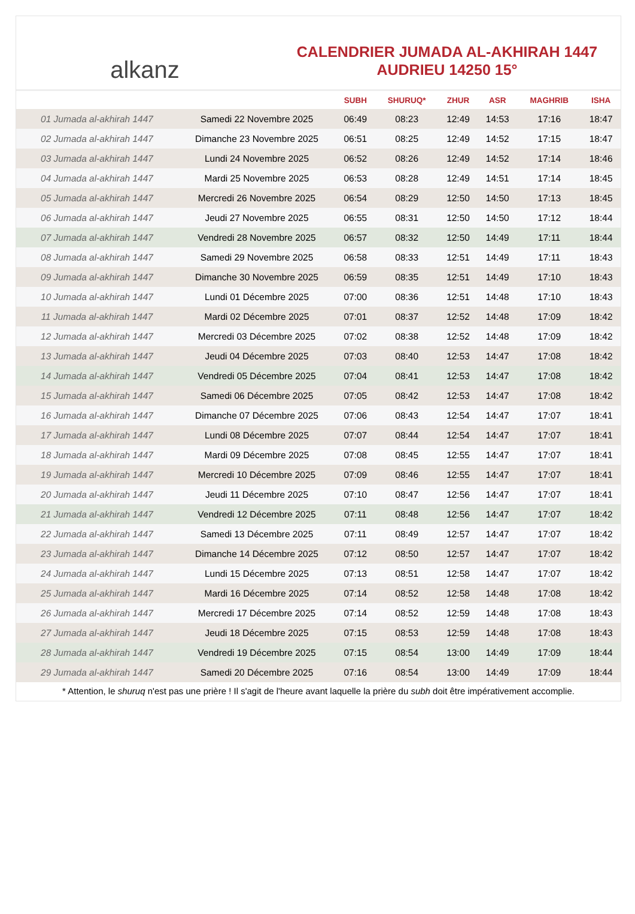alkanz
CALENDRIER JUMADA AL-AKHIRAH 1447
AUDRIEU 14250 15°
| | | SUBH | SHURUQ* | ZHUR | ASR | MAGHRIB | ISHA |
| --- | --- | --- | --- | --- | --- | --- | --- |
| 01 Jumada al-akhirah 1447 | Samedi 22 Novembre 2025 | 06:49 | 08:23 | 12:49 | 14:53 | 17:16 | 18:47 |
| 02 Jumada al-akhirah 1447 | Dimanche 23 Novembre 2025 | 06:51 | 08:25 | 12:49 | 14:52 | 17:15 | 18:47 |
| 03 Jumada al-akhirah 1447 | Lundi 24 Novembre 2025 | 06:52 | 08:26 | 12:49 | 14:52 | 17:14 | 18:46 |
| 04 Jumada al-akhirah 1447 | Mardi 25 Novembre 2025 | 06:53 | 08:28 | 12:49 | 14:51 | 17:14 | 18:45 |
| 05 Jumada al-akhirah 1447 | Mercredi 26 Novembre 2025 | 06:54 | 08:29 | 12:50 | 14:50 | 17:13 | 18:45 |
| 06 Jumada al-akhirah 1447 | Jeudi 27 Novembre 2025 | 06:55 | 08:31 | 12:50 | 14:50 | 17:12 | 18:44 |
| 07 Jumada al-akhirah 1447 | Vendredi 28 Novembre 2025 | 06:57 | 08:32 | 12:50 | 14:49 | 17:11 | 18:44 |
| 08 Jumada al-akhirah 1447 | Samedi 29 Novembre 2025 | 06:58 | 08:33 | 12:51 | 14:49 | 17:11 | 18:43 |
| 09 Jumada al-akhirah 1447 | Dimanche 30 Novembre 2025 | 06:59 | 08:35 | 12:51 | 14:49 | 17:10 | 18:43 |
| 10 Jumada al-akhirah 1447 | Lundi 01 Décembre 2025 | 07:00 | 08:36 | 12:51 | 14:48 | 17:10 | 18:43 |
| 11 Jumada al-akhirah 1447 | Mardi 02 Décembre 2025 | 07:01 | 08:37 | 12:52 | 14:48 | 17:09 | 18:42 |
| 12 Jumada al-akhirah 1447 | Mercredi 03 Décembre 2025 | 07:02 | 08:38 | 12:52 | 14:48 | 17:09 | 18:42 |
| 13 Jumada al-akhirah 1447 | Jeudi 04 Décembre 2025 | 07:03 | 08:40 | 12:53 | 14:47 | 17:08 | 18:42 |
| 14 Jumada al-akhirah 1447 | Vendredi 05 Décembre 2025 | 07:04 | 08:41 | 12:53 | 14:47 | 17:08 | 18:42 |
| 15 Jumada al-akhirah 1447 | Samedi 06 Décembre 2025 | 07:05 | 08:42 | 12:53 | 14:47 | 17:08 | 18:42 |
| 16 Jumada al-akhirah 1447 | Dimanche 07 Décembre 2025 | 07:06 | 08:43 | 12:54 | 14:47 | 17:07 | 18:41 |
| 17 Jumada al-akhirah 1447 | Lundi 08 Décembre 2025 | 07:07 | 08:44 | 12:54 | 14:47 | 17:07 | 18:41 |
| 18 Jumada al-akhirah 1447 | Mardi 09 Décembre 2025 | 07:08 | 08:45 | 12:55 | 14:47 | 17:07 | 18:41 |
| 19 Jumada al-akhirah 1447 | Mercredi 10 Décembre 2025 | 07:09 | 08:46 | 12:55 | 14:47 | 17:07 | 18:41 |
| 20 Jumada al-akhirah 1447 | Jeudi 11 Décembre 2025 | 07:10 | 08:47 | 12:56 | 14:47 | 17:07 | 18:41 |
| 21 Jumada al-akhirah 1447 | Vendredi 12 Décembre 2025 | 07:11 | 08:48 | 12:56 | 14:47 | 17:07 | 18:42 |
| 22 Jumada al-akhirah 1447 | Samedi 13 Décembre 2025 | 07:11 | 08:49 | 12:57 | 14:47 | 17:07 | 18:42 |
| 23 Jumada al-akhirah 1447 | Dimanche 14 Décembre 2025 | 07:12 | 08:50 | 12:57 | 14:47 | 17:07 | 18:42 |
| 24 Jumada al-akhirah 1447 | Lundi 15 Décembre 2025 | 07:13 | 08:51 | 12:58 | 14:47 | 17:07 | 18:42 |
| 25 Jumada al-akhirah 1447 | Mardi 16 Décembre 2025 | 07:14 | 08:52 | 12:58 | 14:48 | 17:08 | 18:42 |
| 26 Jumada al-akhirah 1447 | Mercredi 17 Décembre 2025 | 07:14 | 08:52 | 12:59 | 14:48 | 17:08 | 18:43 |
| 27 Jumada al-akhirah 1447 | Jeudi 18 Décembre 2025 | 07:15 | 08:53 | 12:59 | 14:48 | 17:08 | 18:43 |
| 28 Jumada al-akhirah 1447 | Vendredi 19 Décembre 2025 | 07:15 | 08:54 | 13:00 | 14:49 | 17:09 | 18:44 |
| 29 Jumada al-akhirah 1447 | Samedi 20 Décembre 2025 | 07:16 | 08:54 | 13:00 | 14:49 | 17:09 | 18:44 |
* Attention, le shuruq n'est pas une prière ! Il s'agit de l'heure avant laquelle la prière du subh doit être impérativement accomplie.